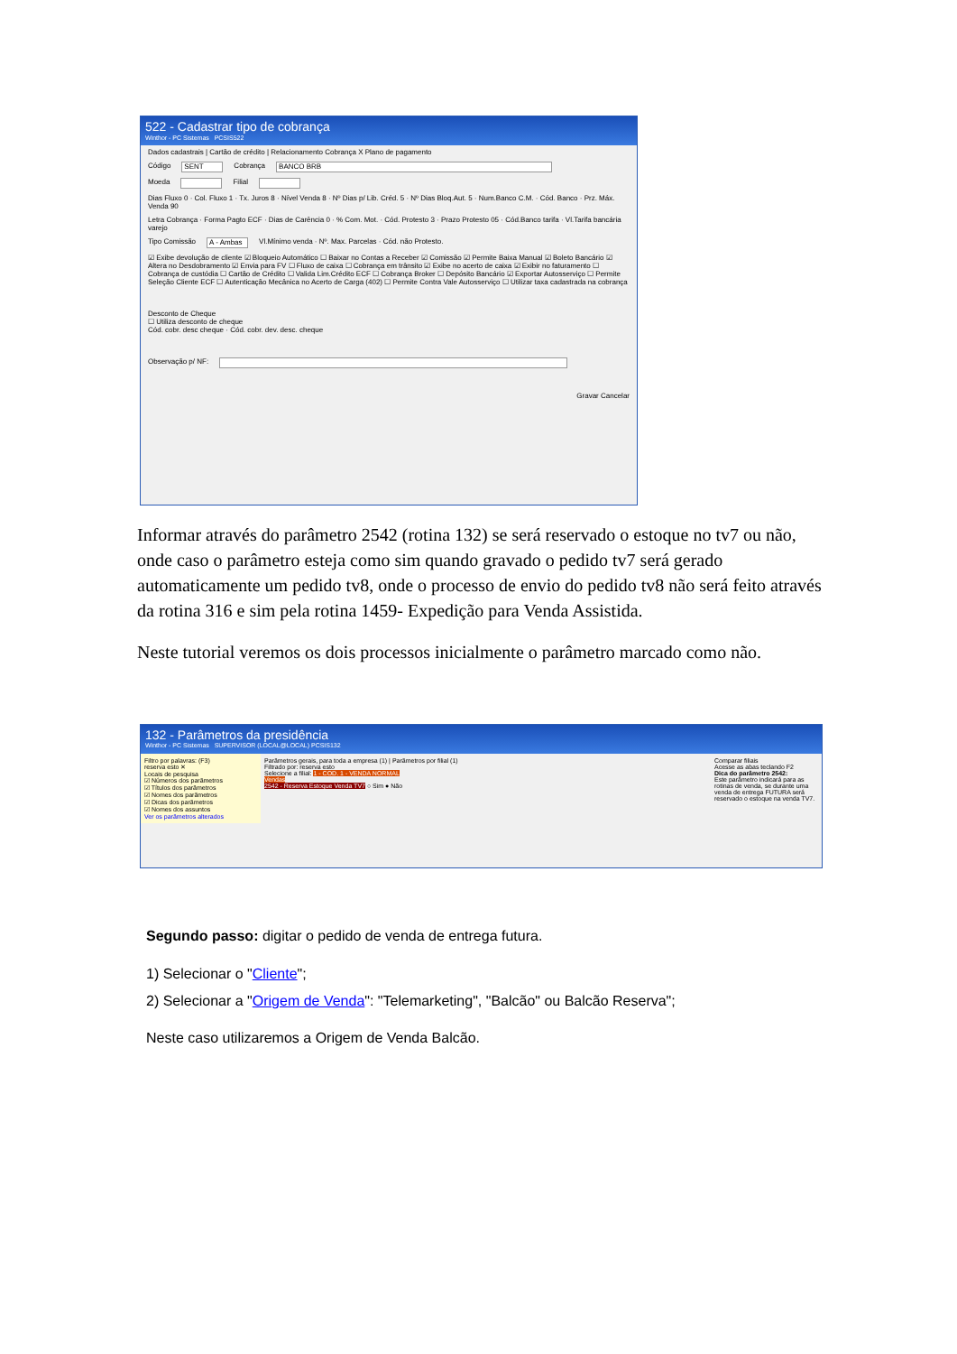522 - Cadastrar tipo de cobrança
Winthor - PC Sistemas PCSIS522
Dados cadastrais | Cartão de crédito | Relacionamento Cobrança X Plano de pagamento
Código SENT Cobrança BANCO BRB
Moeda Filial
Dias Fluxo 0 · Col. Fluxo 1 · Tx. Juros 8 · Nível Venda 8 · Nº Dias p/ Lib. Créd. 5 · Nº Dias Bloq.Aut. 5 · Num.Banco C.M. · Cód. Banco · Prz. Máx. Venda 90
Letra Cobrança · Forma Pagto ECF · Dias de Carência 0 · % Com. Mot. · Cód. Protesto 3 · Prazo Protesto 05 · Cód.Banco tarifa · Vl.Tarifa bancária varejo
Tipo Comissão A - Ambas Vl.Mínimo venda · Nº. Max. Parcelas · Cód. não Protesto.
☑ Exibe devolução de cliente ☑ Bloqueio Automático ☐ Baixar no Contas a Receber ☑ Comissão ☑ Permite Baixa Manual ☑ Boleto Bancário ☑ Altera no Desdobramento ☑ Envia para FV ☐ Fluxo de caixa ☐ Cobrança em trânsito ☑ Exibe no acerto de caixa ☑ Exibir no faturamento ☐ Cobrança de custódia ☐ Cartão de Crédito ☐ Valida Lim.Crédito ECF ☐ Cobrança Broker ☐ Depósito Bancário ☑ Exportar Autosserviço ☐ Permite Seleção Cliente ECF ☐ Autenticação Mecânica no Acerto de Carga (402) ☐ Permite Contra Vale Autosserviço ☐ Utilizar taxa cadastrada na cobrança
Desconto de Cheque
☐ Utiliza desconto de cheque
Cód. cobr. desc cheque · Cód. cobr. dev. desc. cheque
Observação p/ NF:
Gravar Cancelar
Informar através do parâmetro 2542 (rotina 132) se será reservado o estoque no tv7 ou não, onde caso o parâmetro esteja como sim quando gravado o pedido tv7 será gerado automaticamente um pedido tv8, onde o processo de envio do pedido tv8 não será feito através da rotina 316 e sim pela rotina 1459- Expedição para Venda Assistida.
Neste tutorial veremos os dois processos inicialmente o parâmetro marcado como não.
132 - Parâmetros da presidência
Winthor - PC Sistemas SUPERVISOR (LOCAL@LOCAL) PCSIS132
Filtro por palavras: (F3)
reserva esto ✕
Locais de pesquisa
☑ Números dos parâmetros
☑ Títulos dos parâmetros
☑ Nomes dos parâmetros
☑ Dicas dos parâmetros
☑ Nomes dos assuntos
Ver os parâmetros alterados
Parâmetros gerais, para toda a empresa (1) | Parâmetros por filial (1)
Filtrado por: reserva esto
Selecione a filial: 1 - COD. 1 - VENDA NORMAL
Vendas
2542 - Reserva Estoque Venda TV7 ○ Sim ● Não
Comparar filiais
Acesse as abas teclando F2
Dica do parâmetro 2542:
Este parâmetro indicará para as rotinas de venda, se durante uma venda de entrega FUTURA será reservado o estoque na venda TV7.
Segundo passo: digitar o pedido de venda de entrega futura.
1) Selecionar o "Cliente";
2) Selecionar a "Origem de Venda": "Telemarketing", "Balcão" ou Balcão Reserva";
Neste caso utilizaremos a Origem de Venda Balcão.